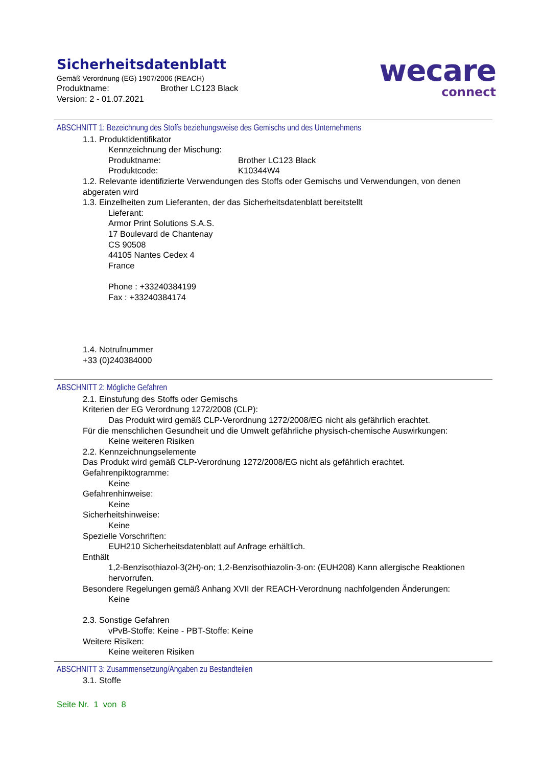Sicherheitsdatenblatt
Gemäß Verordnung (EG) 1907/2006 (REACH)
Produktname: Brother LC123 Black
Version: 2 - 01.07.2021
wecare
connect
ABSCHNITT 1: Bezeichnung des Stoffs beziehungsweise des Gemischs und des Unternehmens
1.1. Produktidentifikator
Kennzeichnung der Mischung:
Produktname: Brother LC123 Black
Produktcode: K10344W4
1.2. Relevante identifizierte Verwendungen des Stoffs oder Gemischs und Verwendungen, von denen abgeraten wird
1.3. Einzelheiten zum Lieferanten, der das Sicherheitsdatenblatt bereitstellt
Lieferant:
Armor Print Solutions S.A.S.
17 Boulevard de Chantenay
CS 90508
44105 Nantes Cedex 4
France
Phone : +33240384199
Fax : +33240384174
1.4. Notrufnummer
+33 (0)240384000
ABSCHNITT 2: Mögliche Gefahren
2.1. Einstufung des Stoffs oder Gemischs
Kriterien der EG Verordnung 1272/2008 (CLP):
Das Produkt wird gemäß CLP-Verordnung 1272/2008/EG nicht als gefährlich erachtet.
Für die menschlichen Gesundheit und die Umwelt gefährliche physisch-chemische Auswirkungen:
Keine weiteren Risiken
2.2. Kennzeichnungselemente
Das Produkt wird gemäß CLP-Verordnung 1272/2008/EG nicht als gefährlich erachtet.
Gefahrenpiktogramme:
Keine
Gefahrenhinweise:
Keine
Sicherheitshinweise:
Keine
Spezielle Vorschriften:
EUH210 Sicherheitsdatenblatt auf Anfrage erhältlich.
Enthält
1,2-Benzisothiazol-3(2H)-on; 1,2-Benzisothiazolin-3-on: (EUH208) Kann allergische Reaktionen hervorrufen.
Besondere Regelungen gemäß Anhang XVII der REACH-Verordnung nachfolgenden Änderungen:
Keine
2.3. Sonstige Gefahren
vPvB-Stoffe: Keine - PBT-Stoffe: Keine
Weitere Risiken:
Keine weiteren Risiken
ABSCHNITT 3: Zusammensetzung/Angaben zu Bestandteilen
3.1. Stoffe
Seite Nr. 1 von 8